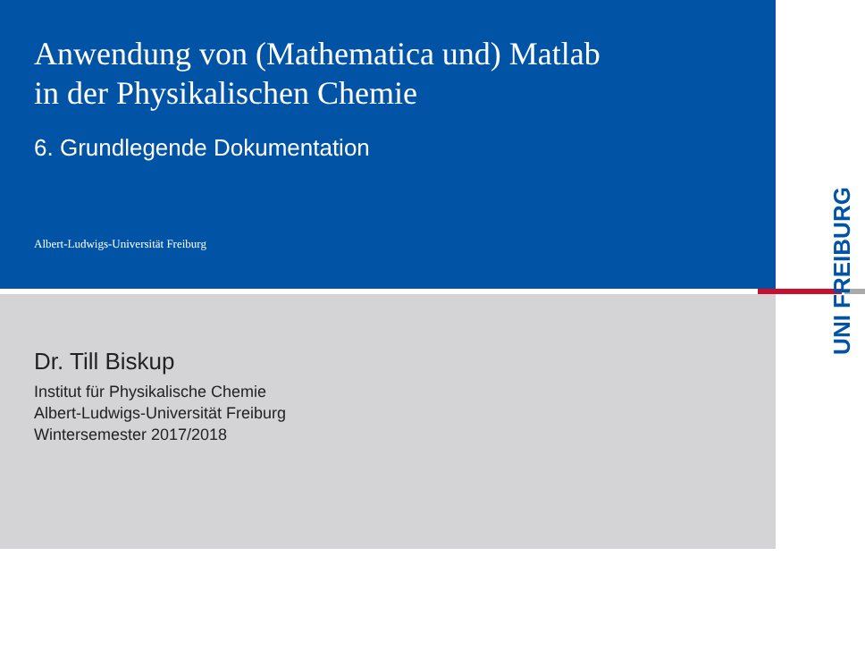UNI FREIBURG
Anwendung von (Mathematica und) Matlab
in der Physikalischen Chemie
6. Grundlegende Dokumentation
Albert-Ludwigs-Universität Freiburg
Dr. Till Biskup
Institut für Physikalische Chemie
Albert-Ludwigs-Universität Freiburg
Wintersemester 2017/2018